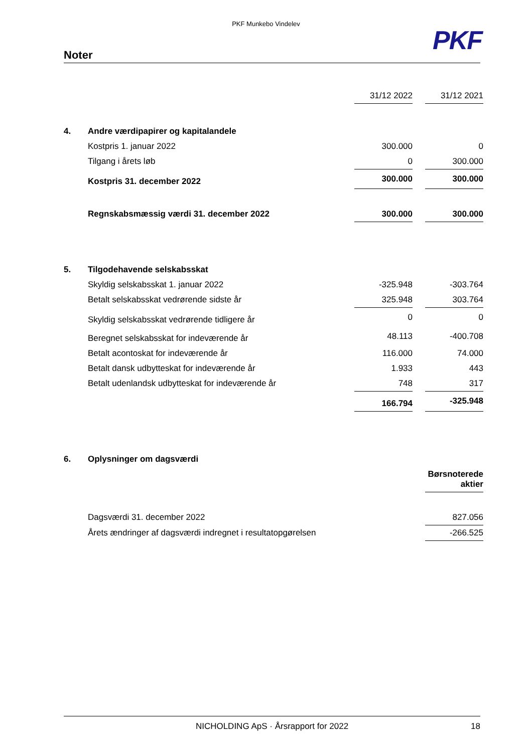PKF Munkebo Vindelev
PKF
Noter
| | | 31/12 2022 | | 31/12 2021 |
| 4. | Andre værdipapirer og kapitalandele | | | |
| | Kostpris 1. januar 2022 | 300.000 | | 0 |
| | Tilgang i årets løb | 0 | | 300.000 |
| | Kostpris 31. december 2022 | 300.000 | | 300.000 |
| | Regnskabsmæssig værdi 31. december 2022 | 300.000 | | 300.000 |
| 5. | Tilgodehavende selskabsskat | | | |
| | Skyldig selskabsskat 1. januar 2022 | -325.948 | | -303.764 |
| | Betalt selskabsskat vedrørende sidste år | 325.948 | | 303.764 |
| | Skyldig selskabsskat vedrørende tidligere år | 0 | | 0 |
| | Beregnet selskabsskat for indeværende år | 48.113 | | -400.708 |
| | Betalt acontoskat for indeværende år | 116.000 | | 74.000 |
| | Betalt dansk udbytteskat for indeværende år | 1.933 | | 443 |
| | Betalt udenlandsk udbytteskat for indeværende år | 748 | | 317 |
| | | 166.794 | | -325.948 |
| 6. | Oplysninger om dagsværdi | | | |
| | | | | Børsnoterede aktier |
| | Dagsværdi 31. december 2022 | | | 827.056 |
| | Årets ændringer af dagsværdi indregnet i resultatopgørelsen | | | -266.525 |
NICHOLDING ApS · Årsrapport for 2022 18